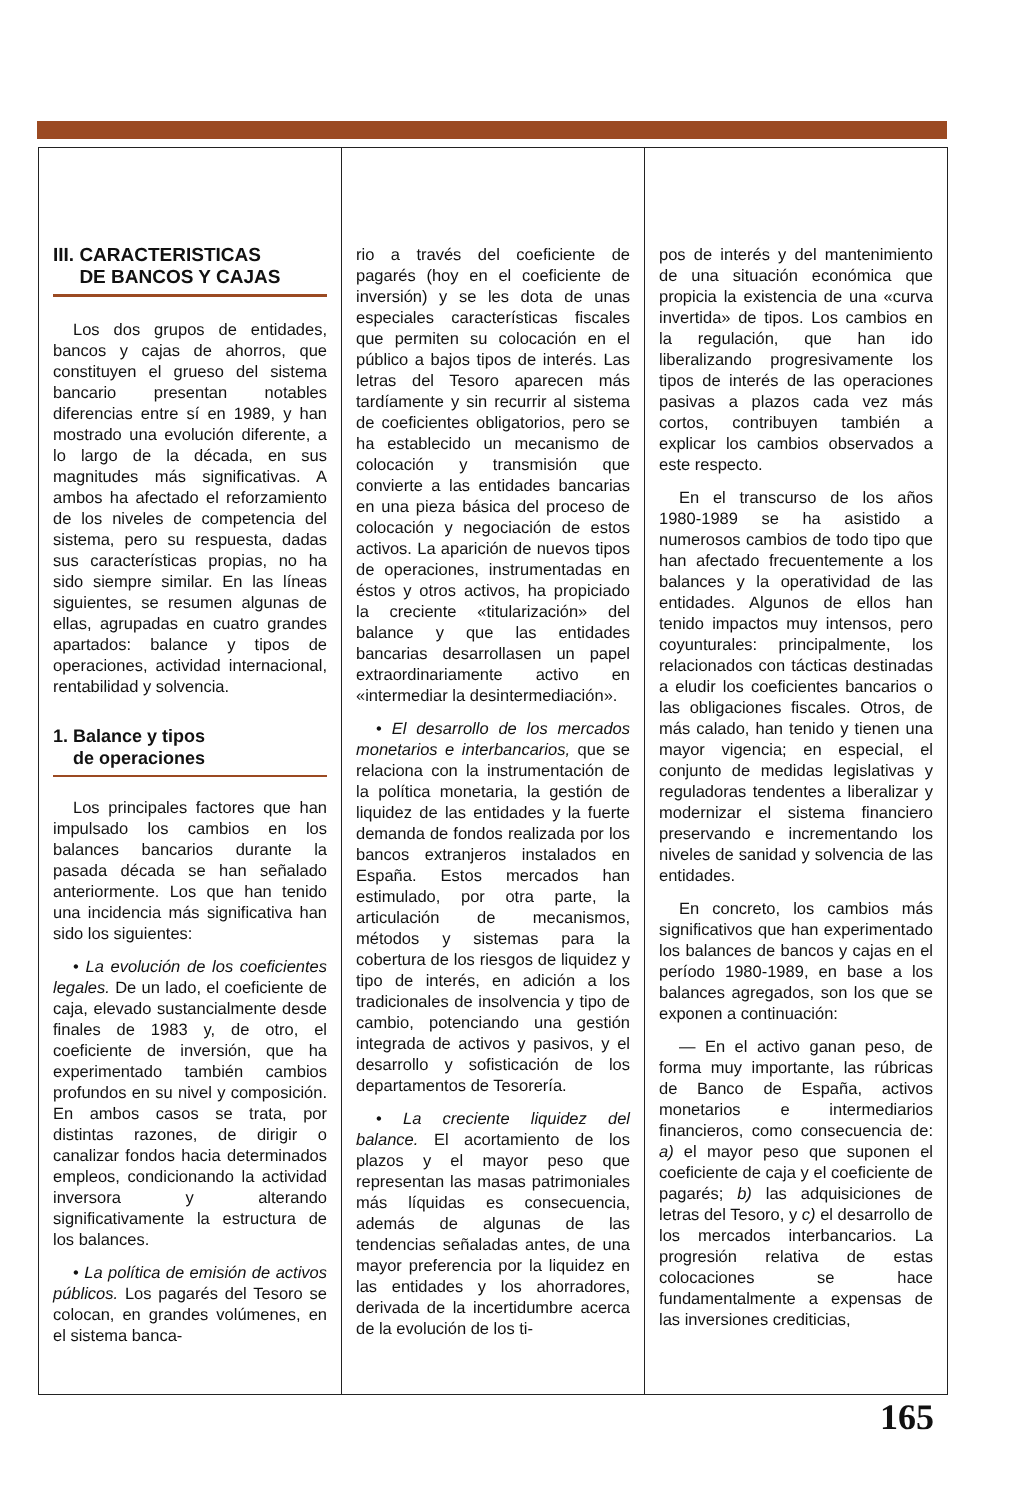III. CARACTERISTICAS
DE BANCOS Y CAJAS
Los dos grupos de entidades, bancos y cajas de ahorros, que constituyen el grueso del sistema bancario presentan notables diferencias entre sí en 1989, y han mostrado una evolución diferente, a lo largo de la década, en sus magnitudes más significativas. A ambos ha afectado el reforzamiento de los niveles de competencia del sistema, pero su respuesta, dadas sus características propias, no ha sido siempre similar. En las líneas siguientes, se resumen algunas de ellas, agrupadas en cuatro grandes apartados: balance y tipos de operaciones, actividad internacional, rentabilidad y solvencia.
1. Balance y tipos
de operaciones
Los principales factores que han impulsado los cambios en los balances bancarios durante la pasada década se han señalado anteriormente. Los que han tenido una incidencia más significativa han sido los siguientes:
• La evolución de los coeficientes legales. De un lado, el coeficiente de caja, elevado sustancialmente desde finales de 1983 y, de otro, el coeficiente de inversión, que ha experimentado también cambios profundos en su nivel y composición. En ambos casos se trata, por distintas razones, de dirigir o canalizar fondos hacia determinados empleos, condicionando la actividad inversora y alterando significativamente la estructura de los balances.
• La política de emisión de activos públicos. Los pagarés del Tesoro se colocan, en grandes volúmenes, en el sistema banca-
rio a través del coeficiente de pagarés (hoy en el coeficiente de inversión) y se les dota de unas especiales características fiscales que permiten su colocación en el público a bajos tipos de interés. Las letras del Tesoro aparecen más tardíamente y sin recurrir al sistema de coeficientes obligatorios, pero se ha establecido un mecanismo de colocación y transmisión que convierte a las entidades bancarias en una pieza básica del proceso de colocación y negociación de estos activos. La aparición de nuevos tipos de operaciones, instrumentadas en éstos y otros activos, ha propiciado la creciente «titularización» del balance y que las entidades bancarias desarrollasen un papel extraordinariamente activo en «intermediar la desintermediación».
• El desarrollo de los mercados monetarios e interbancarios, que se relaciona con la instrumentación de la política monetaria, la gestión de liquidez de las entidades y la fuerte demanda de fondos realizada por los bancos extranjeros instalados en España. Estos mercados han estimulado, por otra parte, la articulación de mecanismos, métodos y sistemas para la cobertura de los riesgos de liquidez y tipo de interés, en adición a los tradicionales de insolvencia y tipo de cambio, potenciando una gestión integrada de activos y pasivos, y el desarrollo y sofisticación de los departamentos de Tesorería.
• La creciente liquidez del balance. El acortamiento de los plazos y el mayor peso que representan las masas patrimoniales más líquidas es consecuencia, además de algunas de las tendencias señaladas antes, de una mayor preferencia por la liquidez en las entidades y los ahorradores, derivada de la incertidumbre acerca de la evolución de los ti-
pos de interés y del mantenimiento de una situación económica que propicia la existencia de una «curva invertida» de tipos. Los cambios en la regulación, que han ido liberalizando progresivamente los tipos de interés de las operaciones pasivas a plazos cada vez más cortos, contribuyen también a explicar los cambios observados a este respecto.
En el transcurso de los años 1980-1989 se ha asistido a numerosos cambios de todo tipo que han afectado frecuentemente a los balances y la operatividad de las entidades. Algunos de ellos han tenido impactos muy intensos, pero coyunturales: principalmente, los relacionados con tácticas destinadas a eludir los coeficientes bancarios o las obligaciones fiscales. Otros, de más calado, han tenido y tienen una mayor vigencia; en especial, el conjunto de medidas legislativas y reguladoras tendentes a liberalizar y modernizar el sistema financiero preservando e incrementando los niveles de sanidad y solvencia de las entidades.
En concreto, los cambios más significativos que han experimentado los balances de bancos y cajas en el período 1980-1989, en base a los balances agregados, son los que se exponen a continuación:
— En el activo ganan peso, de forma muy importante, las rúbricas de Banco de España, activos monetarios e intermediarios financieros, como consecuencia de: a) el mayor peso que suponen el coeficiente de caja y el coeficiente de pagarés; b) las adquisiciones de letras del Tesoro, y c) el desarrollo de los mercados interbancarios. La progresión relativa de estas colocaciones se hace fundamentalmente a expensas de las inversiones crediticias,
165